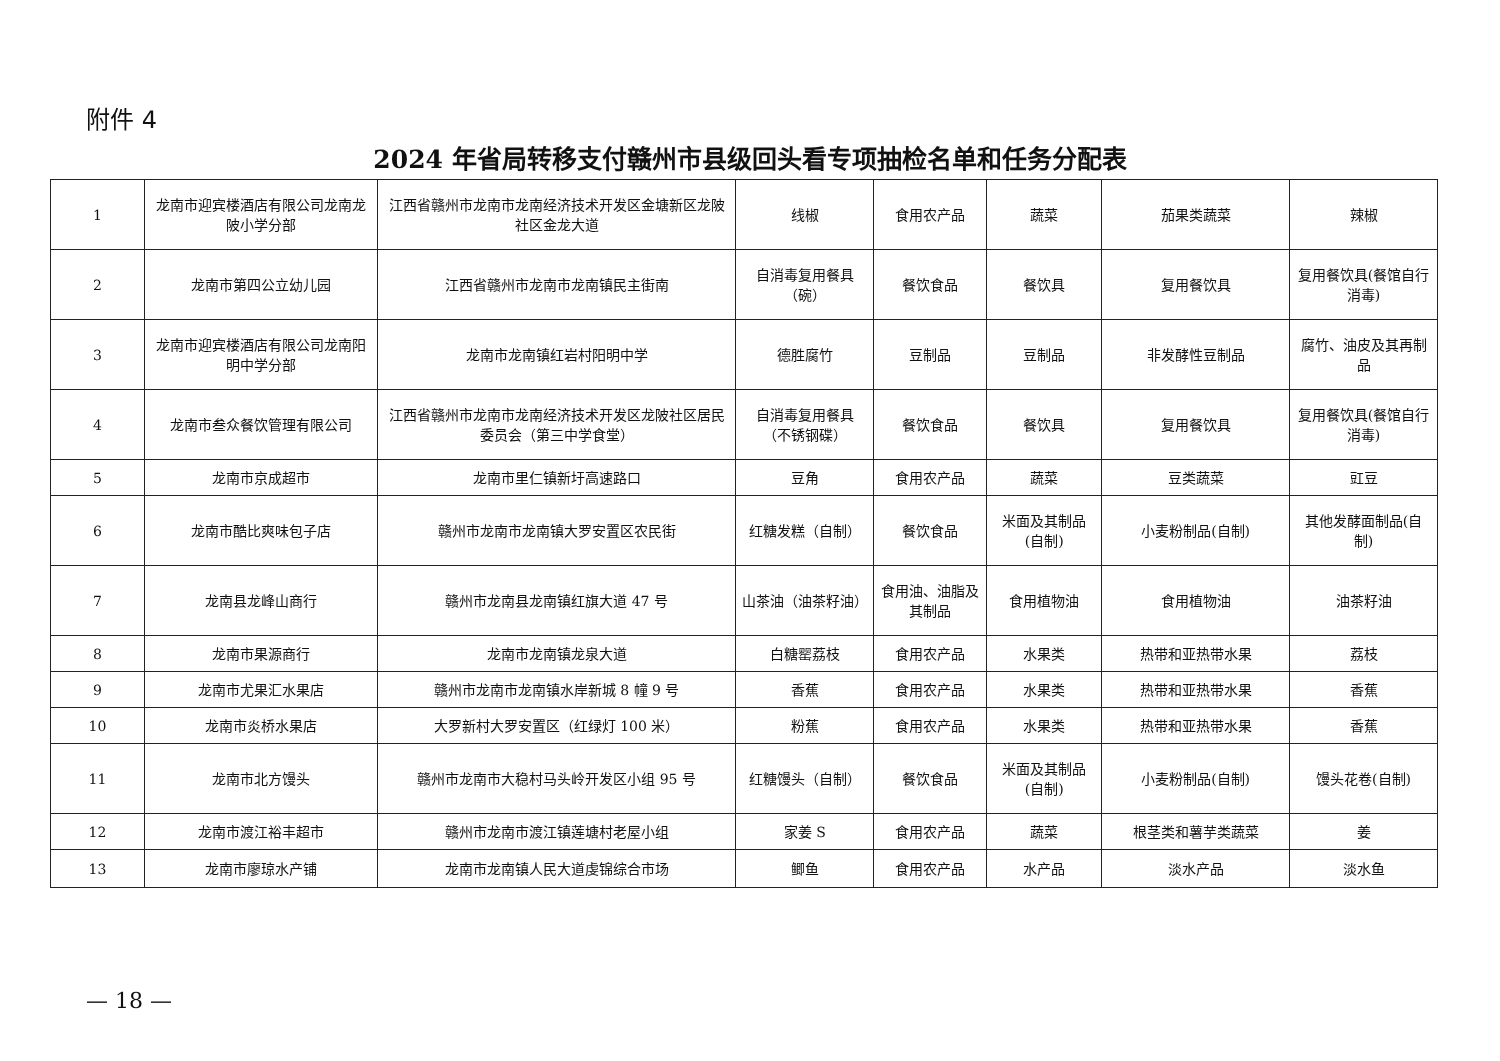附件 4
2024 年省局转移支付赣州市县级回头看专项抽检名单和任务分配表
| 1 | 龙南市迎宾楼酒店有限公司龙南龙陂小学分部 | 江西省赣州市龙南市龙南经济技术开发区金塘新区龙陂社区金龙大道 | 线椒 | 食用农产品 | 蔬菜 | 茄果类蔬菜 | 辣椒 |
| 2 | 龙南市第四公立幼儿园 | 江西省赣州市龙南市龙南镇民主街南 | 自消毒复用餐具（碗） | 餐饮食品 | 餐饮具 | 复用餐饮具 | 复用餐饮具(餐馆自行消毒) |
| 3 | 龙南市迎宾楼酒店有限公司龙南阳明中学分部 | 龙南市龙南镇红岩村阳明中学 | 德胜腐竹 | 豆制品 | 豆制品 | 非发酵性豆制品 | 腐竹、油皮及其再制品 |
| 4 | 龙南市叁众餐饮管理有限公司 | 江西省赣州市龙南市龙南经济技术开发区龙陂社区居民委员会（第三中学食堂） | 自消毒复用餐具（不锈钢碟） | 餐饮食品 | 餐饮具 | 复用餐饮具 | 复用餐饮具(餐馆自行消毒) |
| 5 | 龙南市京成超市 | 龙南市里仁镇新圩高速路口 | 豆角 | 食用农产品 | 蔬菜 | 豆类蔬菜 | 豇豆 |
| 6 | 龙南市酷比爽味包子店 | 赣州市龙南市龙南镇大罗安置区农民街 | 红糖发糕（自制） | 餐饮食品 | 米面及其制品(自制) | 小麦粉制品(自制) | 其他发酵面制品(自制) |
| 7 | 龙南县龙峰山商行 | 赣州市龙南县龙南镇红旗大道 47 号 | 山茶油（油茶籽油） | 食用油、油脂及其制品 | 食用植物油 | 食用植物油 | 油茶籽油 |
| 8 | 龙南市果源商行 | 龙南市龙南镇龙泉大道 | 白糖罂荔枝 | 食用农产品 | 水果类 | 热带和亚热带水果 | 荔枝 |
| 9 | 龙南市尤果汇水果店 | 赣州市龙南市龙南镇水岸新城 8 幢 9 号 | 香蕉 | 食用农产品 | 水果类 | 热带和亚热带水果 | 香蕉 |
| 10 | 龙南市炎桥水果店 | 大罗新村大罗安置区（红绿灯 100 米） | 粉蕉 | 食用农产品 | 水果类 | 热带和亚热带水果 | 香蕉 |
| 11 | 龙南市北方馒头 | 赣州市龙南市大稳村马头岭开发区小组 95 号 | 红糖馒头（自制） | 餐饮食品 | 米面及其制品(自制) | 小麦粉制品(自制) | 馒头花卷(自制) |
| 12 | 龙南市渡江裕丰超市 | 赣州市龙南市渡江镇莲塘村老屋小组 | 家姜 S | 食用农产品 | 蔬菜 | 根茎类和薯芋类蔬菜 | 姜 |
| 13 | 龙南市廖琼水产铺 | 龙南市龙南镇人民大道虔锦综合市场 | 鲫鱼 | 食用农产品 | 水产品 | 淡水产品 | 淡水鱼 |
— 18 —